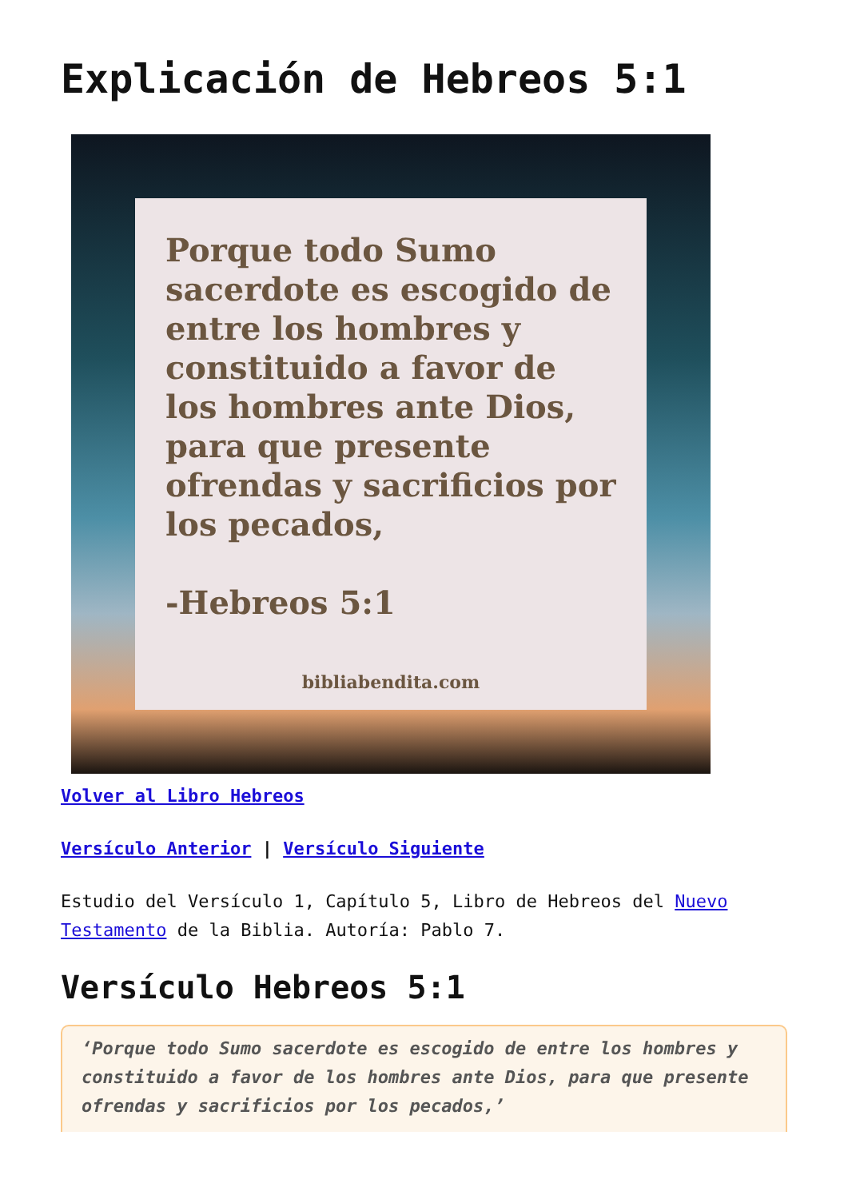Explicación de Hebreos 5:1
Porque todo Sumo sacerdote es escogido de entre los hombres y constituido a favor de los hombres ante Dios, para que presente ofrendas y sacrificios por los pecados,
-Hebreos 5:1
bibliabendita.com
Volver al Libro Hebreos
Versículo Anterior | Versículo Siguiente
Estudio del Versículo 1, Capítulo 5, Libro de Hebreos del Nuevo Testamento de la Biblia. Autoría: Pablo 7.
Versículo Hebreos 5:1
‘Porque todo Sumo sacerdote es escogido de entre los hombres y constituido a favor de los hombres ante Dios, para que presente ofrendas y sacrificios por los pecados,’